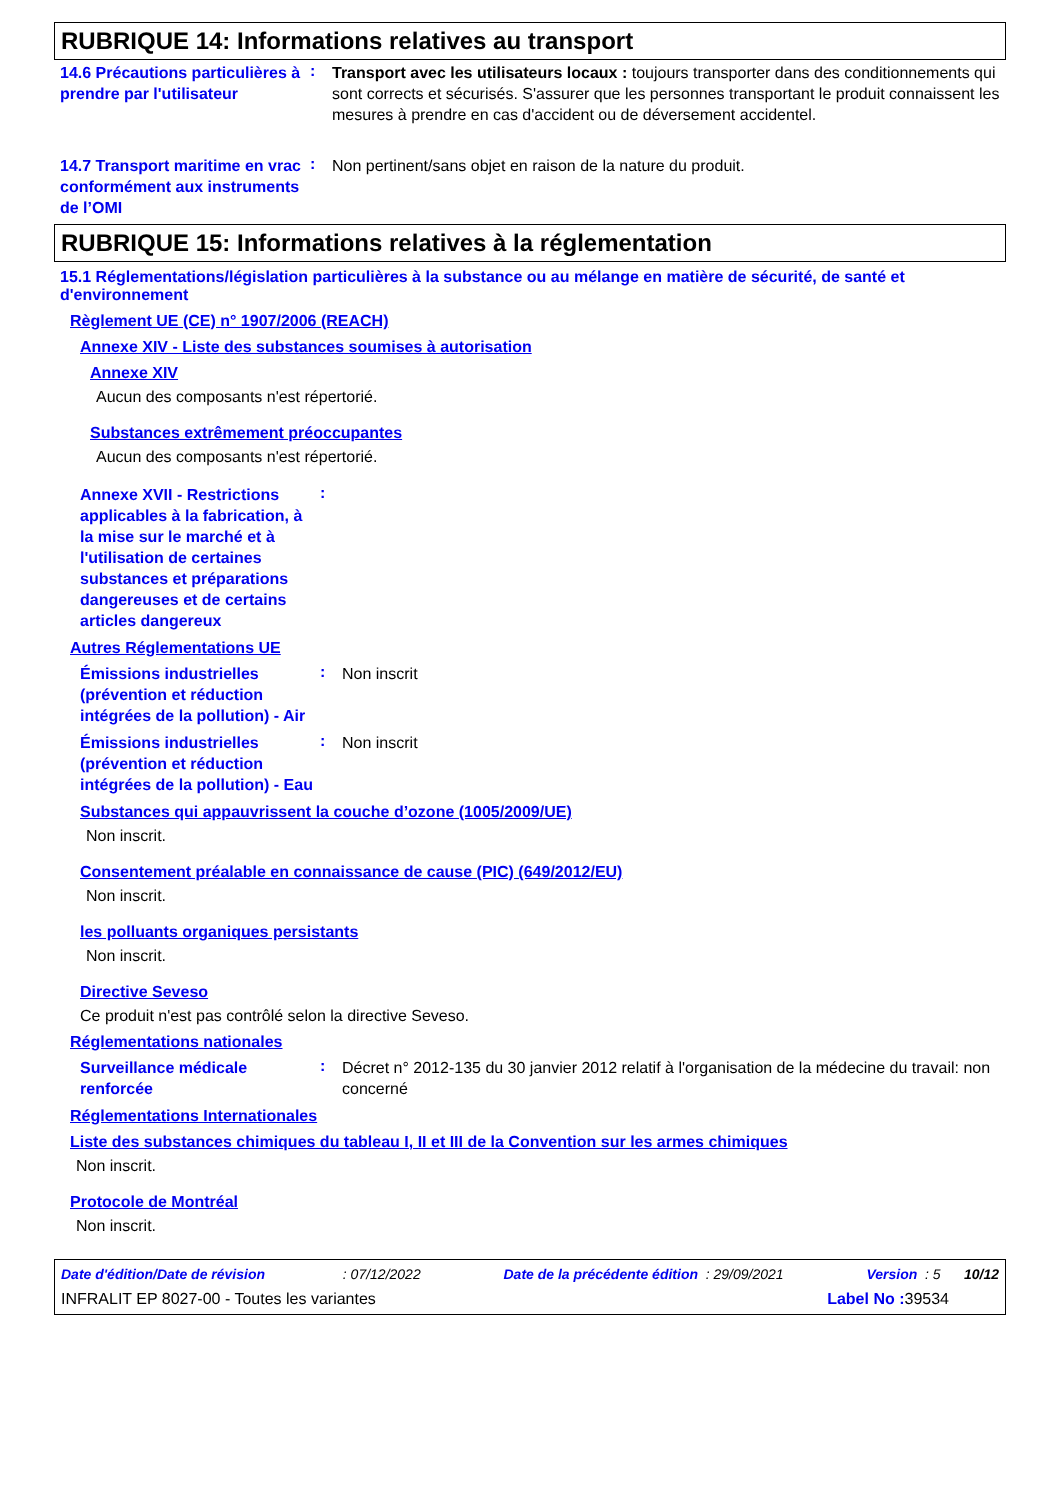RUBRIQUE 14: Informations relatives au transport
14.6 Précautions particulières à prendre par l'utilisateur
:
Transport avec les utilisateurs locaux : toujours transporter dans des conditionnements qui sont corrects et sécurisés. S'assurer que les personnes transportant le produit connaissent les mesures à prendre en cas d'accident ou de déversement accidentel.
14.7 Transport maritime en vrac conformément aux instruments de l’OMI
:
Non pertinent/sans objet en raison de la nature du produit.
RUBRIQUE 15: Informations relatives à la réglementation
15.1 Réglementations/législation particulières à la substance ou au mélange en matière de sécurité, de santé et d'environnement
Règlement UE (CE) n° 1907/2006 (REACH)
Annexe XIV - Liste des substances soumises à autorisation
Annexe XIV
Aucun des composants n'est répertorié.
Substances extrêmement préoccupantes
Aucun des composants n'est répertorié.
Annexe XVII - Restrictions applicables à la fabrication, à la mise sur le marché et à l'utilisation de certaines substances et préparations dangereuses et de certains articles dangereux
:
Autres Réglementations UE
Émissions industrielles (prévention et réduction intégrées de la pollution) - Air
:
Non inscrit
Émissions industrielles (prévention et réduction intégrées de la pollution) - Eau
:
Non inscrit
Substances qui appauvrissent la couche d’ozone (1005/2009/UE)
Non inscrit.
Consentement préalable en connaissance de cause (PIC) (649/2012/EU)
Non inscrit.
les polluants organiques persistants
Non inscrit.
Directive Seveso
Ce produit n'est pas contrôlé selon la directive Seveso.
Réglementations nationales
Surveillance médicale renforcée
:
Décret n° 2012-135 du 30 janvier 2012 relatif à l'organisation de la médecine du travail: non concerné
Réglementations Internationales
Liste des substances chimiques du tableau I, II et III de la Convention sur les armes chimiques
Non inscrit.
Protocole de Montréal
Non inscrit.
Date d'édition/Date de révision : 07/12/2022 Date de la précédente édition : 29/09/2021 Version : 5 10/12
INFRALIT EP 8027-00 - Toutes les variantes Label No : 39534